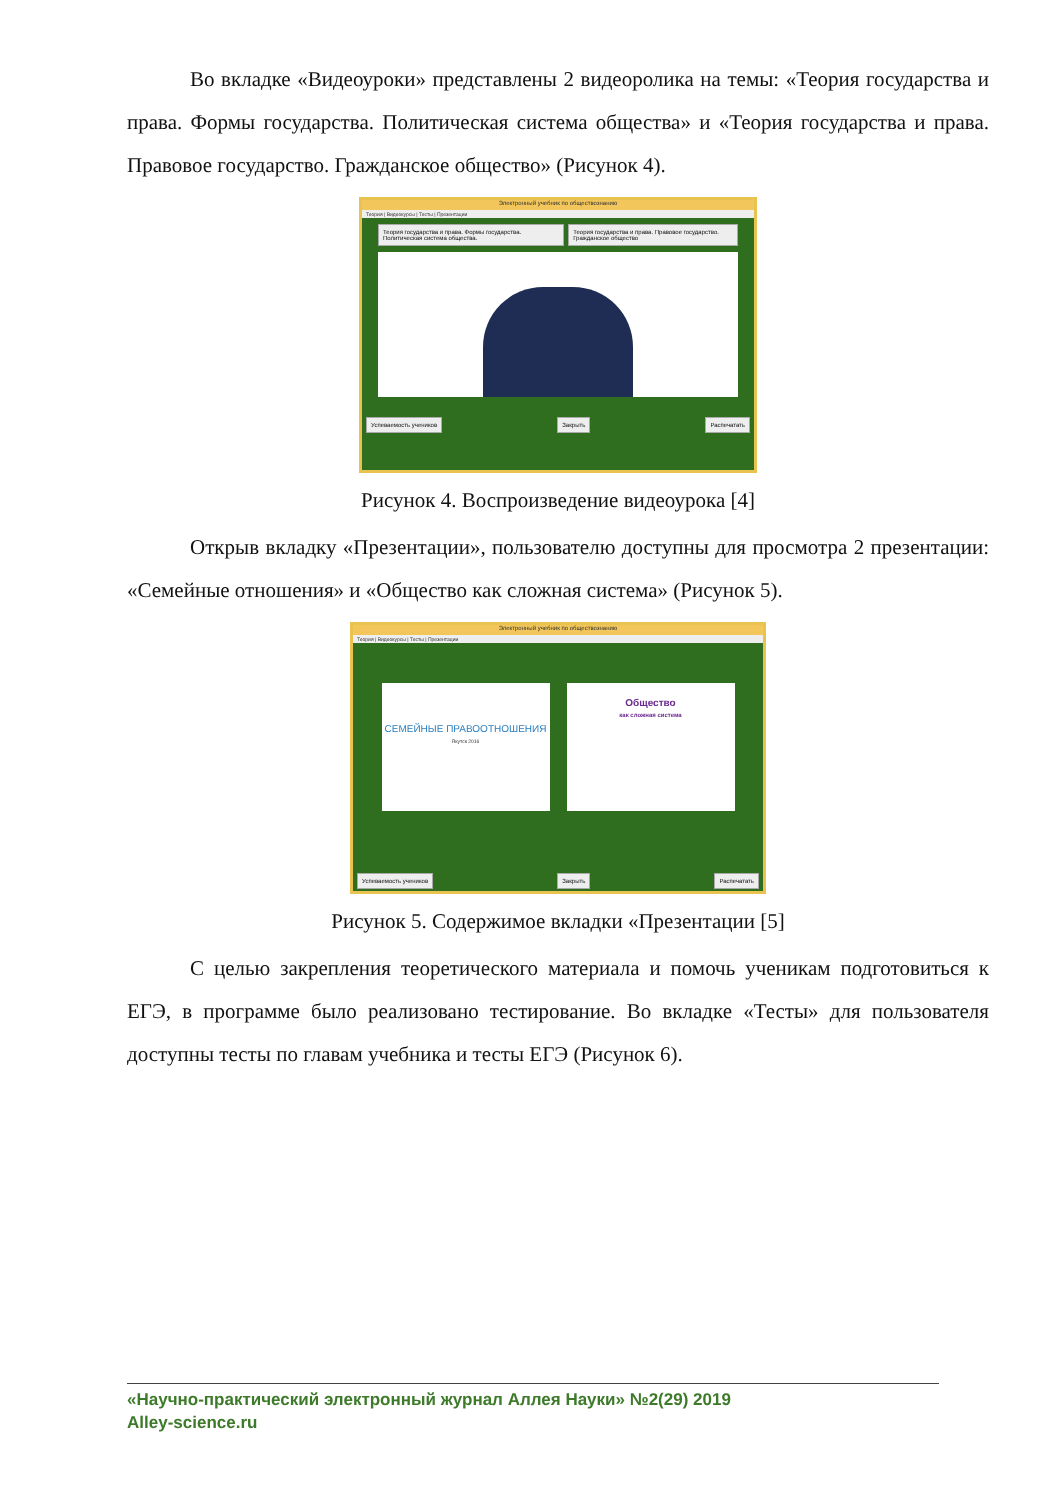Во вкладке «Видеоуроки» представлены 2 видеоролика на темы: «Теория государства и права. Формы государства. Политическая система общества» и «Теория государства и права. Правовое государство. Гражданское общество» (Рисунок 4).
Электронный учебник по обществознанию
Теория | Видеокурсы | Тесты | Презентации
Теория государства и права. Формы государства. Политическая система общества. Теория государства и права. Правовое государство. Гражданское общество
Успеваемость учеников Закрыть Распечатать
Рисунок 4. Воспроизведение видеоурока [4]
Открыв вкладку «Презентации», пользователю доступны для просмотра 2 презентации: «Семейные отношения» и «Общество как сложная система» (Рисунок 5).
Электронный учебник по обществознанию
Теория | Видеокурсы | Тесты | Презентации
СЕМЕЙНЫЕ ПРАВООТНОШЕНИЯ
Якутск 2016
Общество
как сложная система
Успеваемость учеников Закрыть Распечатать
Рисунок 5. Содержимое вкладки «Презентации [5]
С целью закрепления теоретического материала и помочь ученикам подготовиться к ЕГЭ, в программе было реализовано тестирование. Во вкладке «Тесты» для пользователя доступны тесты по главам учебника и тесты ЕГЭ (Рисунок 6).
«Научно-практический электронный журнал Аллея Науки» №2(29) 2019
Alley-science.ru